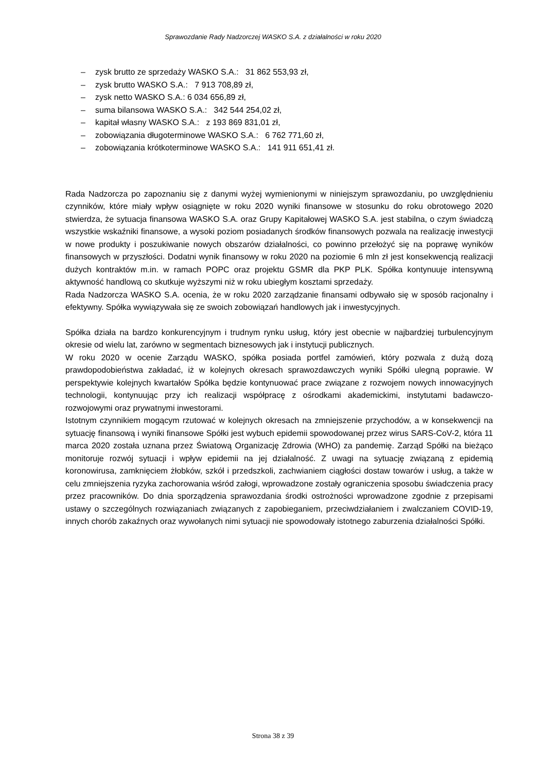Sprawozdanie Rady Nadzorczej WASKO S.A. z działalności w roku 2020
– zysk brutto ze sprzedaży WASKO S.A.: 31 862 553,93 zł,
– zysk brutto WASKO S.A.: 7 913 708,89 zł,
– zysk netto WASKO S.A.: 6 034 656,89 zł,
– suma bilansowa WASKO S.A.: 342 544 254,02 zł,
– kapitał własny WASKO S.A.: z 193 869 831,01 zł,
– zobowiązania długoterminowe WASKO S.A.: 6 762 771,60 zł,
– zobowiązania krótkoterminowe WASKO S.A.: 141 911 651,41 zł.
Rada Nadzorcza po zapoznaniu się z danymi wyżej wymienionymi w niniejszym sprawozdaniu, po uwzględnieniu czynników, które miały wpływ osiągnięte w roku 2020 wyniki finansowe w stosunku do roku obrotowego 2020 stwierdza, że sytuacja finansowa WASKO S.A. oraz Grupy Kapitałowej WASKO S.A. jest stabilna, o czym świadczą wszystkie wskaźniki finansowe, a wysoki poziom posiadanych środków finansowych pozwala na realizację inwestycji w nowe produkty i poszukiwanie nowych obszarów działalności, co powinno przełożyć się na poprawę wyników finansowych w przyszłości. Dodatni wynik finansowy w roku 2020 na poziomie 6 mln zł jest konsekwencją realizacji dużych kontraktów m.in. w ramach POPC oraz projektu GSMR dla PKP PLK. Spółka kontynuuje intensywną aktywność handlową co skutkuje wyższymi niż w roku ubiegłym kosztami sprzedaży.
Rada Nadzorcza WASKO S.A. ocenia, że w roku 2020 zarządzanie finansami odbywało się w sposób racjonalny i efektywny. Spółka wywiązywała się ze swoich zobowiązań handlowych jak i inwestycyjnych.
Spółka działa na bardzo konkurencyjnym i trudnym rynku usług, który jest obecnie w najbardziej turbulencyjnym okresie od wielu lat, zarówno w segmentach biznesowych jak i instytucji publicznych.
W roku 2020 w ocenie Zarządu WASKO, spółka posiada portfel zamówień, który pozwala z dużą dozą prawdopodobieństwa zakładać, iż w kolejnych okresach sprawozdawczych wyniki Spółki ulegną poprawie. W perspektywie kolejnych kwartałów Spółka będzie kontynuować prace związane z rozwojem nowych innowacyjnych technologii, kontynuując przy ich realizacji współpracę z ośrodkami akademickimi, instytutami badawczo-rozwojowymi oraz prywatnymi inwestorami.
Istotnym czynnikiem mogącym rzutować w kolejnych okresach na zmniejszenie przychodów, a w konsekwencji na sytuację finansową i wyniki finansowe Spółki jest wybuch epidemii spowodowanej przez wirus SARS-CoV-2, która 11 marca 2020 została uznana przez Światową Organizację Zdrowia (WHO) za pandemię. Zarząd Spółki na bieżąco monitoruje rozwój sytuacji i wpływ epidemii na jej działalność. Z uwagi na sytuację związaną z epidemią koronowirusa, zamknięciem żłobków, szkół i przedszkoli, zachwianiem ciągłości dostaw towarów i usług, a także w celu zmniejszenia ryzyka zachorowania wśród załogi, wprowadzone zostały ograniczenia sposobu świadczenia pracy przez pracowników. Do dnia sporządzenia sprawozdania środki ostrożności wprowadzone zgodnie z przepisami ustawy o szczególnych rozwiązaniach związanych z zapobieganiem, przeciwdziałaniem i zwalczaniem COVID-19, innych chorób zakaźnych oraz wywołanych nimi sytuacji nie spowodowały istotnego zaburzenia działalności Spółki.
Strona 38 z 39